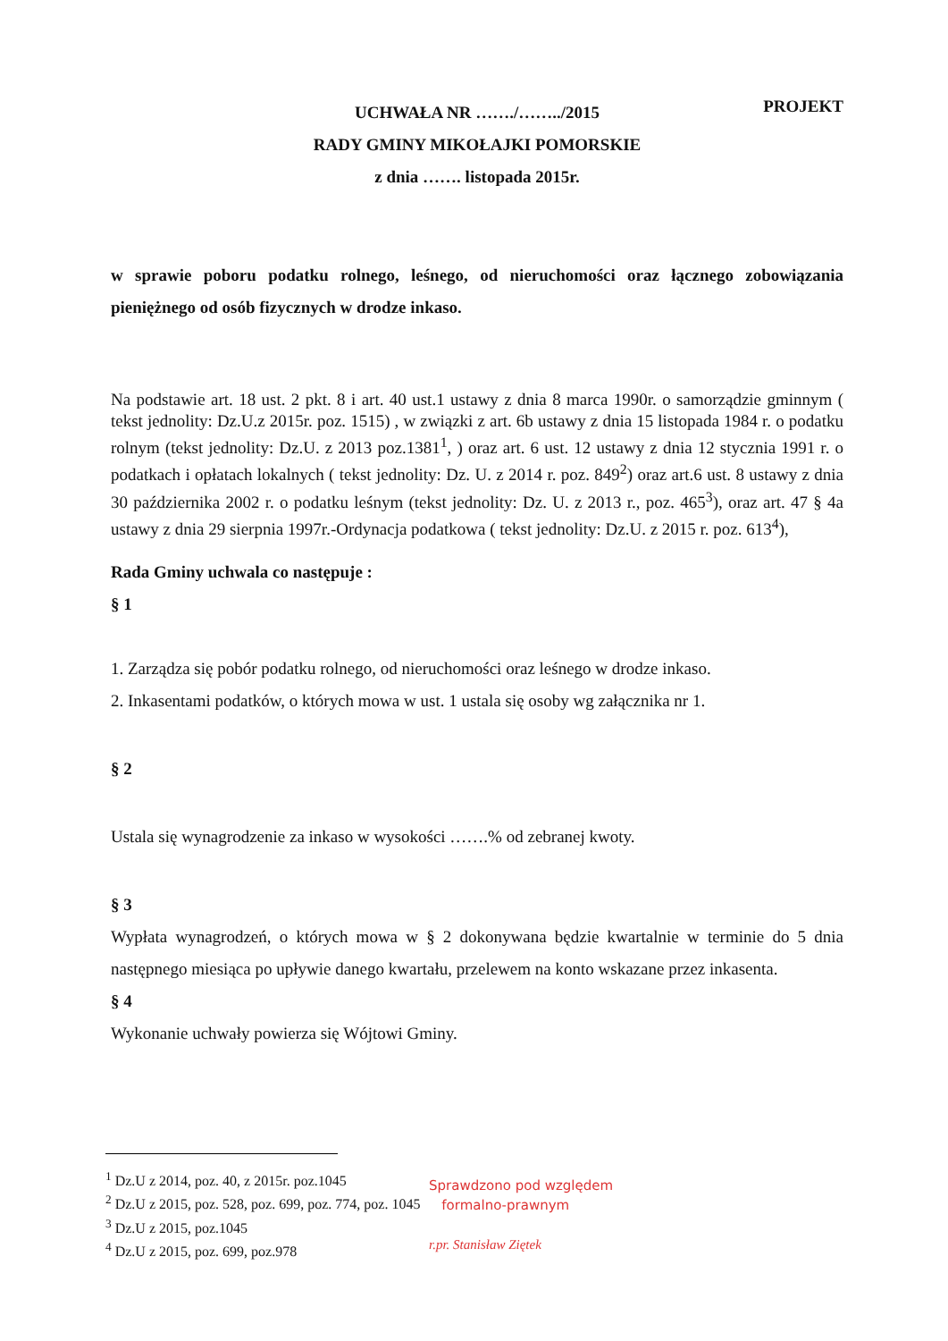PROJEKT
UCHWAŁA NR ……./……../2015
RADY GMINY MIKOŁAJKI POMORSKIE
z dnia ……. listopada 2015r.
w sprawie poboru podatku rolnego, leśnego, od nieruchomości oraz łącznego zobowiązania pieniężnego od osób fizycznych w drodze inkaso.
Na podstawie art. 18 ust. 2 pkt. 8 i art. 40 ust.1 ustawy z dnia 8 marca 1990r. o samorządzie gminnym ( tekst jednolity: Dz.U.z 2015r. poz. 1515) , w związki z art. 6b ustawy z dnia 15 listopada 1984 r. o podatku rolnym (tekst jednolity: Dz.U. z 2013 poz.1381<sup>1</sup>, ) oraz art. 6 ust. 12 ustawy z dnia 12 stycznia 1991 r. o podatkach i opłatach lokalnych ( tekst jednolity: Dz. U. z 2014 r. poz. 849<sup>2</sup>) oraz art.6 ust. 8 ustawy z dnia 30 października 2002 r. o podatku leśnym (tekst jednolity: Dz. U. z 2013 r., poz. 465<sup>3</sup>), oraz art. 47 § 4a ustawy z dnia 29 sierpnia 1997r.-Ordynacja podatkowa ( tekst jednolity: Dz.U. z 2015 r. poz. 613<sup>4</sup>),
Rada Gminy uchwala co następuje :
§ 1
1. Zarządza się pobór podatku rolnego, od nieruchomości oraz leśnego w drodze inkaso.
2. Inkasentami podatków, o których mowa w ust. 1 ustala się osoby wg załącznika nr 1.
§ 2
Ustala się wynagrodzenie za inkaso w wysokości …….% od zebranej kwoty.
§ 3
Wypłata wynagrodzeń, o których mowa w § 2 dokonywana będzie kwartalnie w terminie do 5 dnia następnego miesiąca po upływie danego kwartału, przelewem na konto wskazane przez inkasenta.
§ 4
Wykonanie uchwały powierza się Wójtowi Gminy.
<sup>1</sup> Dz.U z 2014, poz. 40, z 2015r. poz.1045
<sup>2</sup> Dz.U z 2015, poz. 528, poz. 699, poz. 774, poz. 1045
<sup>3</sup> Dz.U z 2015, poz.1045
<sup>4</sup> Dz.U z 2015, poz. 699, poz.978
Sprawdzono pod względem
formalno-prawnym
r.pr. Stanisław Ziętek